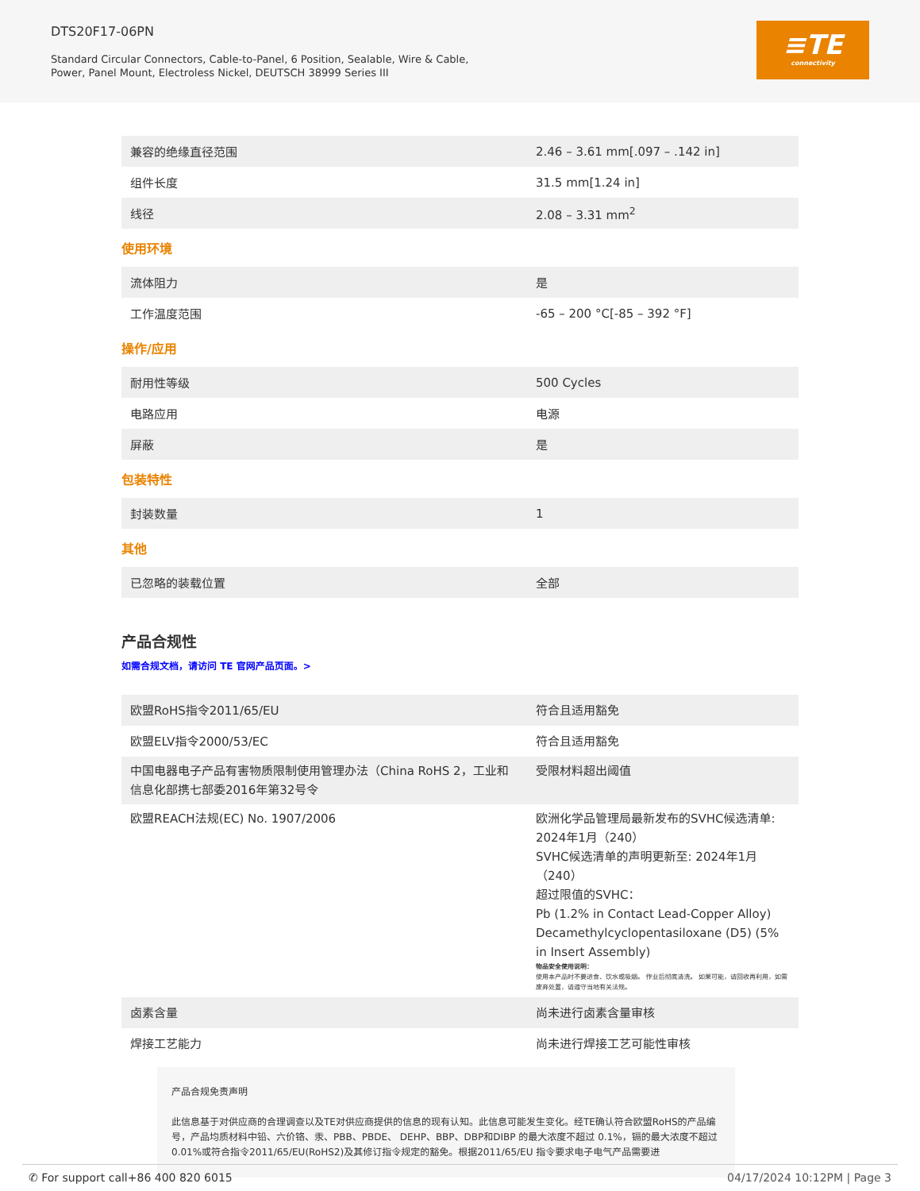DTS20F17-06PN
Standard Circular Connectors, Cable-to-Panel, 6 Position, Sealable, Wire & Cable,
Power, Panel Mount, Electroless Nickel, DEUTSCH 38999 Series III
≡TE
connectivity
| 兼容的绝缘直径范围 | 2.46 – 3.61 mm[.097 – .142 in] |
| 组件长度 | 31.5 mm[1.24 in] |
| 线径 | 2.08 – 3.31 mm<sup>2</sup> |
使用环境
| 流体阻力 | 是 |
| 工作温度范围 | -65 – 200 °C[-85 – 392 °F] |
操作/应用
| 耐用性等级 | 500 Cycles |
| 电路应用 | 电源 |
| 屏蔽 | 是 |
包装特性
| 封装数量 | 1 |
其他
| 已忽略的装载位置 | 全部 |
产品合规性
如需合规文档，请访问 TE 官网产品页面。>
| 欧盟RoHS指令2011/65/EU | 符合且适用豁免 |
| 欧盟ELV指令2000/53/EC | 符合且适用豁免 |
| 中国电器电子产品有害物质限制使用管理办法（China RoHS 2，工业和信息化部携七部委2016年第32号令 | 受限材料超出阈值 |
| 欧盟REACH法规(EC) No. 1907/2006 | 欧洲化学品管理局最新发布的SVHC候选清单: 2024年1月（240） SVHC候选清单的声明更新至: 2024年1月（240） 超过限值的SVHC： Pb (1.2% in Contact Lead-Copper Alloy) Decamethylcyclopentasiloxane (D5) (5% in Insert Assembly) 物品安全使用说明： 使用本产品时不要进食、饮水或吸烟。 作业后彻底清洗。 如果可能，请回收再利用，如需废弃处置，请遵守当地有关法规。 |
| 卤素含量 | 尚未进行卤素含量审核 |
| 焊接工艺能力 | 尚未进行焊接工艺可能性审核 |
产品合规免责声明
此信息基于对供应商的合理调查以及TE对供应商提供的信息的现有认知。此信息可能发生变化。经TE确认符合欧盟RoHS的产品编号，产品均质材料中铅、六价铬、汞、PBB、PBDE、 DEHP、BBP、DBP和DIBP 的最大浓度不超过 0.1%，镉的最大浓度不超过 0.01%或符合指令2011/65/EU(RoHS2)及其修订指令规定的豁免。根据2011/65/EU 指令要求电子电气产品需要进
✆ For support call+86 400 820 6015 04/17/2024 10:12PM | Page 3